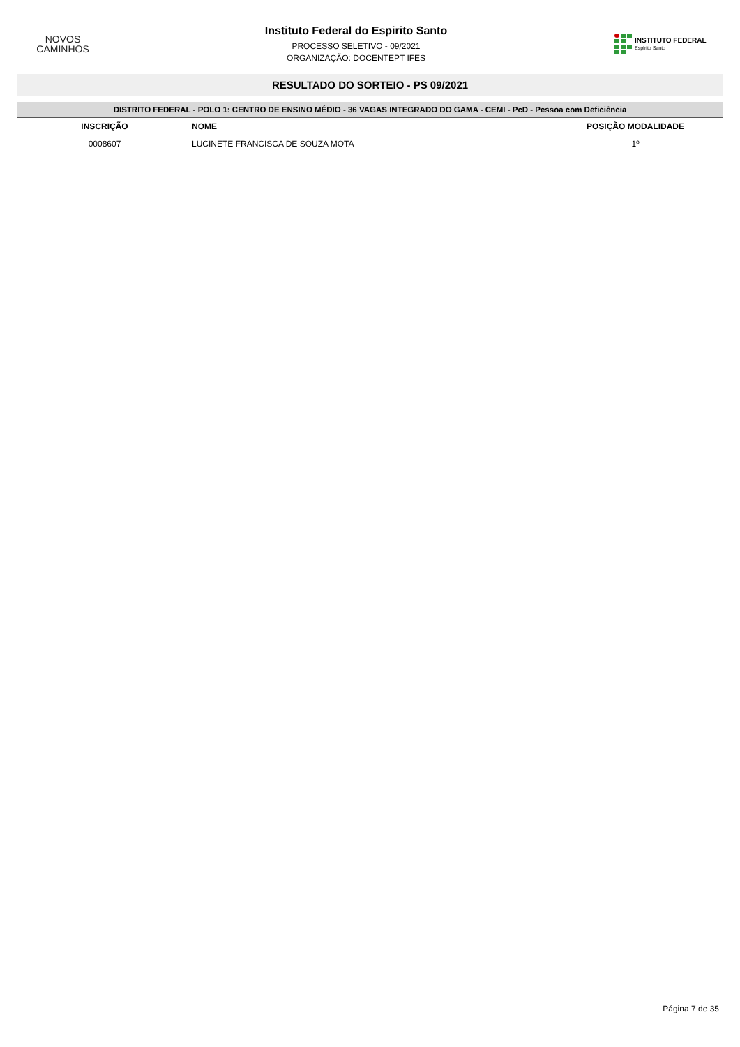NOVOS
CAMINHOS
Instituto Federal do Espirito Santo
PROCESSO SELETIVO - 09/2021
ORGANIZAÇÃO: DOCENTEPT IFES
INSTITUTO FEDERAL
Espírito Santo
RESULTADO DO SORTEIO - PS 09/2021
DISTRITO FEDERAL - POLO 1: CENTRO DE ENSINO MÉDIO - 36 VAGAS INTEGRADO DO GAMA - CEMI - PcD - Pessoa com Deficiência
| INSCRIÇÃO | NOME | POSIÇÃO MODALIDADE |
| --- | --- | --- |
| 0008607 | LUCINETE FRANCISCA DE SOUZA MOTA | 1º |
Página 7 de 35